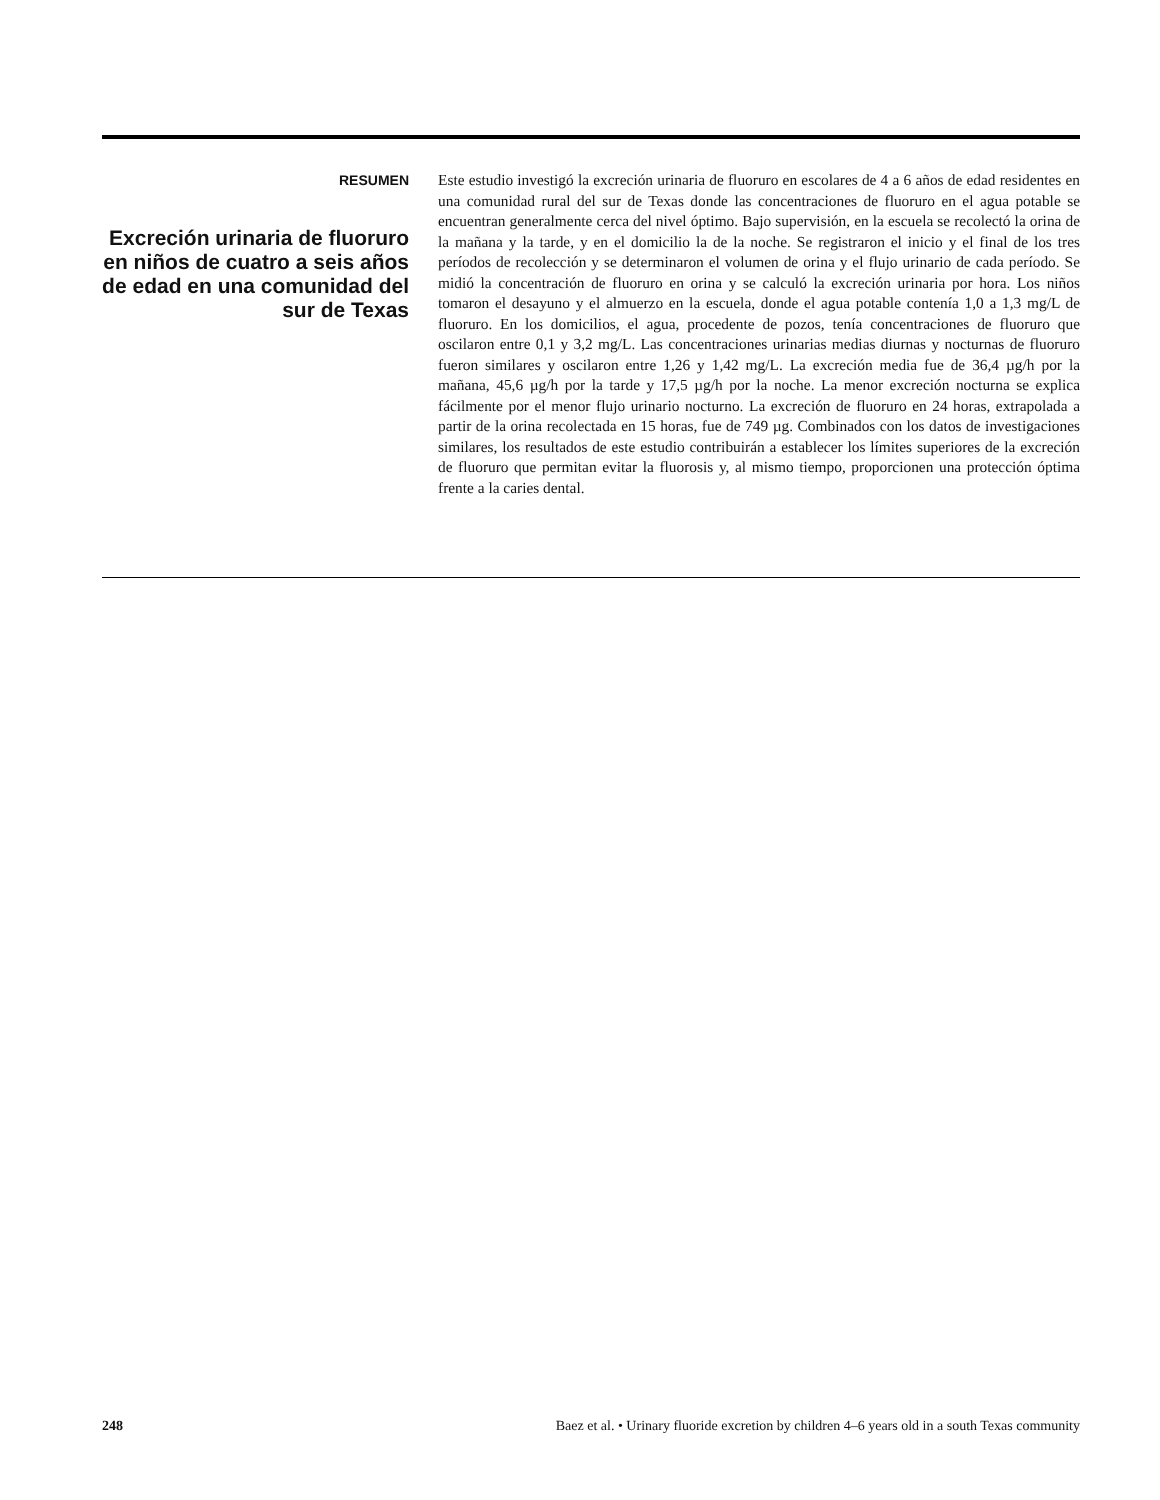RESUMEN
Excreción urinaria de fluoruro en niños de cuatro a seis años de edad en una comunidad del sur de Texas
Este estudio investigó la excreción urinaria de fluoruro en escolares de 4 a 6 años de edad residentes en una comunidad rural del sur de Texas donde las concentraciones de fluoruro en el agua potable se encuentran generalmente cerca del nivel óptimo. Bajo supervisión, en la escuela se recolectó la orina de la mañana y la tarde, y en el domicilio la de la noche. Se registraron el inicio y el final de los tres períodos de recolección y se determinaron el volumen de orina y el flujo urinario de cada período. Se midió la concentración de fluoruro en orina y se calculó la excreción urinaria por hora. Los niños tomaron el desayuno y el almuerzo en la escuela, donde el agua potable contenía 1,0 a 1,3 mg/L de fluoruro. En los domicilios, el agua, procedente de pozos, tenía concentraciones de fluoruro que oscilaron entre 0,1 y 3,2 mg/L. Las concentraciones urinarias medias diurnas y nocturnas de fluoruro fueron similares y oscilaron entre 1,26 y 1,42 mg/L. La excreción media fue de 36,4 µg/h por la mañana, 45,6 µg/h por la tarde y 17,5 µg/h por la noche. La menor excreción nocturna se explica fácilmente por el menor flujo urinario nocturno. La excreción de fluoruro en 24 horas, extrapolada a partir de la orina recolectada en 15 horas, fue de 749 µg. Combinados con los datos de investigaciones similares, los resultados de este estudio contribuirán a establecer los límites superiores de la excreción de fluoruro que permitan evitar la fluorosis y, al mismo tiempo, proporcionen una protección óptima frente a la caries dental.
248 Baez et al. • Urinary fluoride excretion by children 4–6 years old in a south Texas community